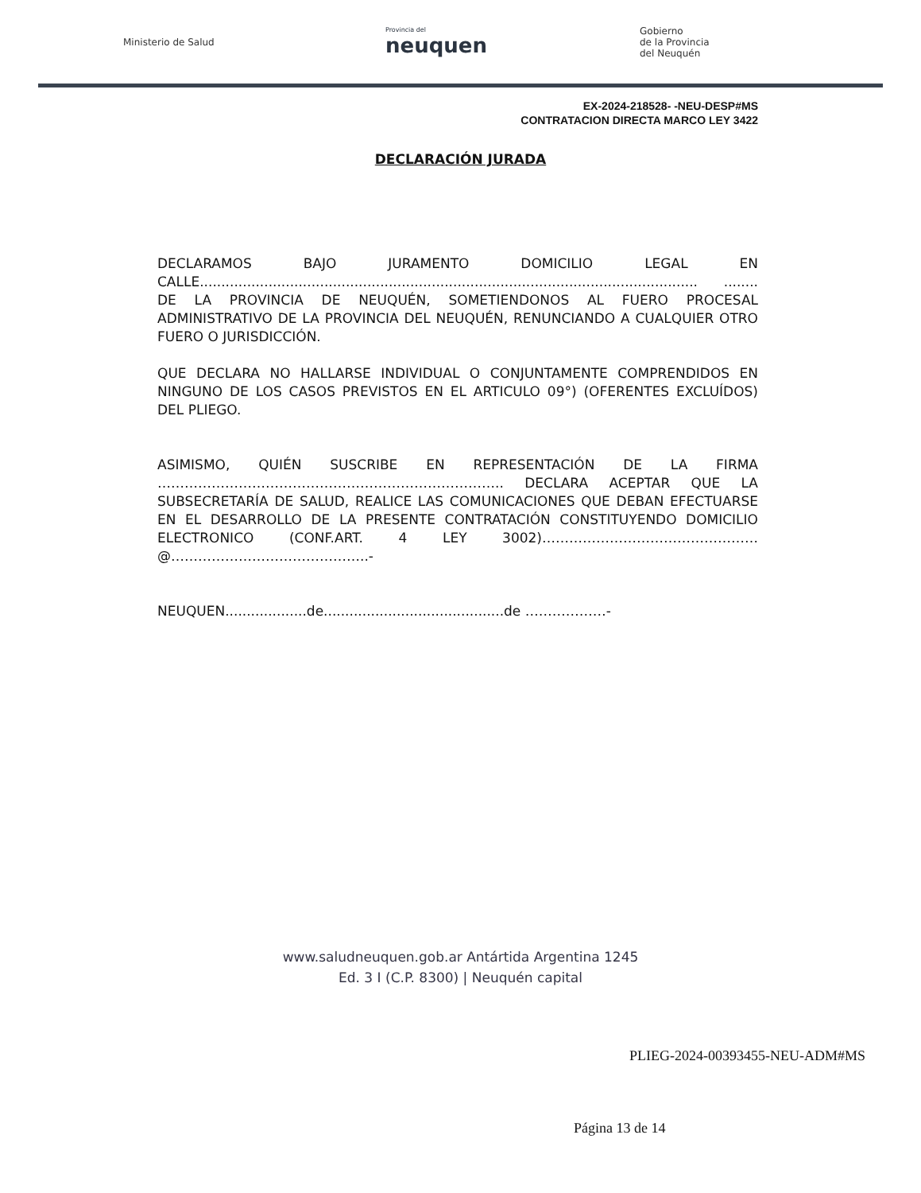Ministerio de Salud
Provincia del
neuquen
Gobierno
de la Provincia
del Neuquén
EX-2024-218528- -NEU-DESP#MS
CONTRATACION DIRECTA MARCO LEY 3422
DECLARACIÓN JURADA
DECLARAMOS BAJO JURAMENTO DOMICILIO LEGAL EN CALLE.................................................................................................................... ........ DE LA PROVINCIA DE NEUQUÉN, SOMETIENDONOS AL FUERO PROCESAL ADMINISTRATIVO DE LA PROVINCIA DEL NEUQUÉN, RENUNCIANDO A CUALQUIER OTRO FUERO O JURISDICCIÓN.
QUE DECLARA NO HALLARSE INDIVIDUAL O CONJUNTAMENTE COMPRENDIDOS EN NINGUNO DE LOS CASOS PREVISTOS EN EL ARTICULO 09°) (OFERENTES EXCLUÍDOS) DEL PLIEGO.
ASIMISMO, QUIÉN SUSCRIBE EN REPRESENTACIÓN DE LA FIRMA ………………………………………………………………….. DECLARA ACEPTAR QUE LA SUBSECRETARÍA DE SALUD, REALICE LAS COMUNICACIONES QUE DEBAN EFECTUARSE EN EL DESARROLLO DE LA PRESENTE CONTRATACIÓN CONSTITUYENDO DOMICILIO ELECTRONICO (CONF.ART. 4 LEY 3002)…………………………………………@……………………………………..-
NEUQUEN...................de..........................................de ………………-
www.saludneuquen.gob.ar Antártida Argentina 1245
Ed. 3 I (C.P. 8300) | Neuquén capital
PLIEG-2024-00393455-NEU-ADM#MS
Página 13 de 14